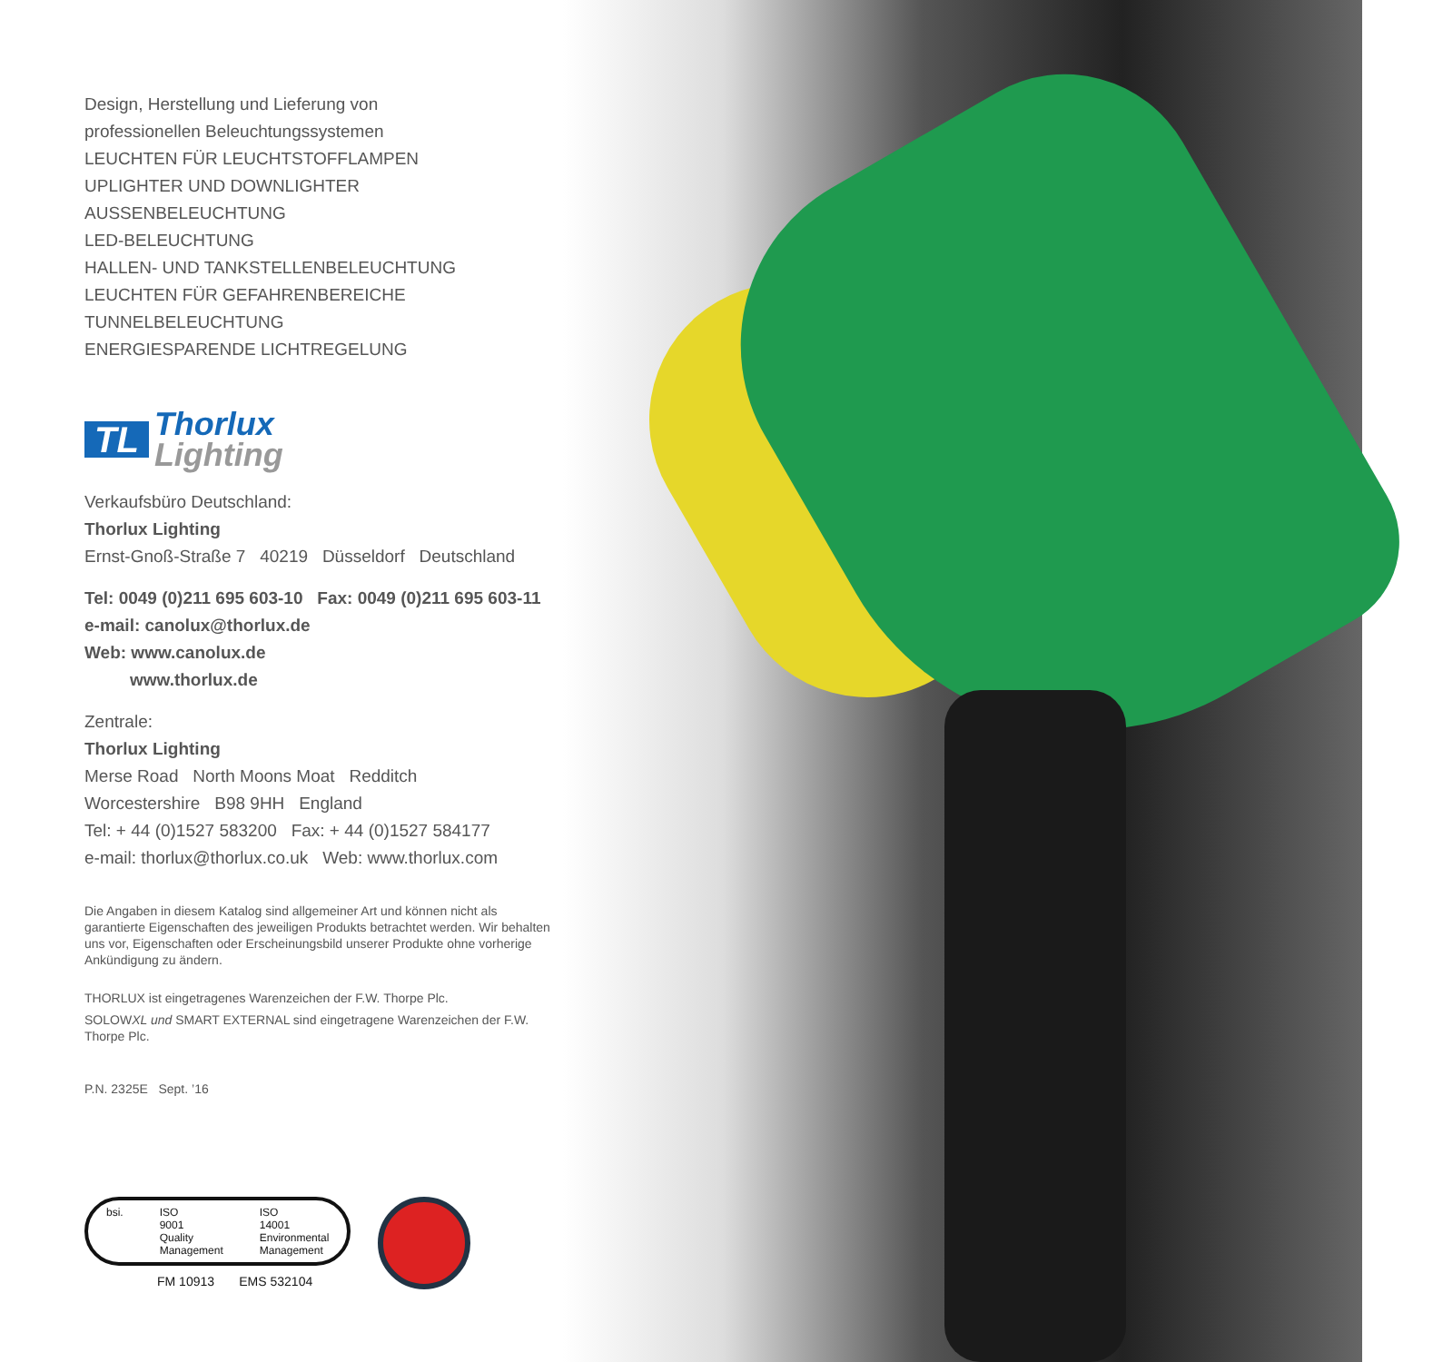Design, Herstellung und Lieferung von
professionellen Beleuchtungssystemen
LEUCHTEN FÜR LEUCHTSTOFFLAMPEN
UPLIGHTER UND DOWNLIGHTER
AUSSENBELEUCHTUNG
LED-BELEUCHTUNG
HALLEN- UND TANKSTELLENBELEUCHTUNG
LEUCHTEN FÜR GEFAHRENBEREICHE
TUNNELBELEUCHTUNG
ENERGIESPARENDE LICHTREGELUNG
TL
Thorlux
Lighting
Verkaufsbüro Deutschland:
Thorlux Lighting
Ernst-Gnoß-Straße 7 40219 Düsseldorf Deutschland
Tel: 0049 (0)211 695 603-10 Fax: 0049 (0)211 695 603-11
e-mail: canolux@thorlux.de
Web: www.canolux.de
www.thorlux.de
Zentrale:
Thorlux Lighting
Merse Road North Moons Moat Redditch
Worcestershire B98 9HH England
Tel: + 44 (0)1527 583200 Fax: + 44 (0)1527 584177
e-mail: thorlux@thorlux.co.uk Web: www.thorlux.com
Die Angaben in diesem Katalog sind allgemeiner Art und können nicht als garantierte Eigenschaften des jeweiligen Produkts betrachtet werden. Wir behalten uns vor, Eigenschaften oder Erscheinungsbild unserer Produkte ohne vorherige Ankündigung zu ändern.
THORLUX ist eingetragenes Warenzeichen der F.W. Thorpe Plc.
SOLOWXL und SMART EXTERNAL sind eingetragene Warenzeichen der F.W. Thorpe Plc.
P.N. 2325E Sept. ’16
bsi. ISO
9001
Quality
Management ISO
14001
Environmental
Management
FM 10913 EMS 532104